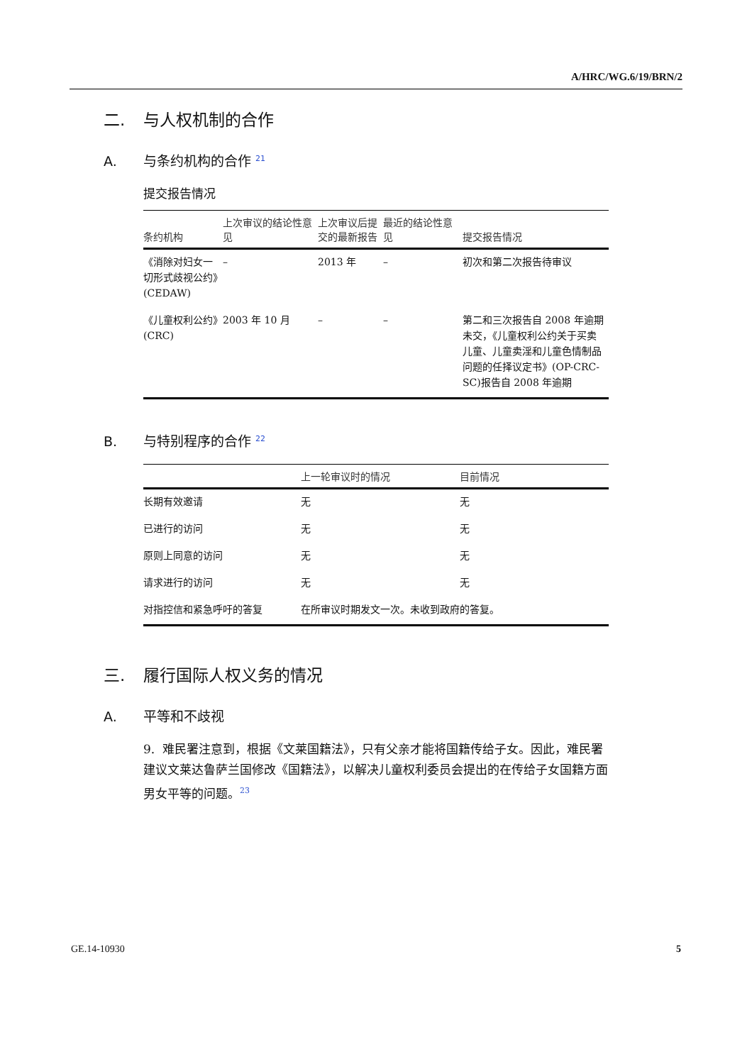A/HRC/WG.6/19/BRN/2
二. 与人权机制的合作
A. 与条约机构的合作 <sup>21</sup>
提交报告情况
| 条约机构 | 上次审议的结论性意见 | 上次审议后提交的最新报告 | 最近的结论性意见 | 提交报告情况 |
| --- | --- | --- | --- | --- |
| 《消除对妇女一切形式歧视公约》(CEDAW) | – | 2013 年 | – | 初次和第二次报告待审议 |
| 《儿童权利公约》(CRC) | 2003 年 10 月 | – | – | 第二和三次报告自 2008 年逾期未交，《儿童权利公约关于买卖儿童、儿童卖淫和儿童色情制品问题的任择议定书》(OP-CRC-SC)报告自 2008 年逾期 |
B. 与特别程序的合作 <sup>22</sup>
| | 上一轮审议时的情况 | 目前情况 |
| --- | --- | --- |
| 长期有效邀请 | 无 | 无 |
| 已进行的访问 | 无 | 无 |
| 原则上同意的访问 | 无 | 无 |
| 请求进行的访问 | 无 | 无 |
| 对指控信和紧急呼吁的答复 | 在所审议时期发文一次。未收到政府的答复。 | |
三. 履行国际人权义务的情况
A. 平等和不歧视
9. 难民署注意到，根据《文莱国籍法》，只有父亲才能将国籍传给子女。因此，难民署建议文莱达鲁萨兰国修改《国籍法》，以解决儿童权利委员会提出的在传给子女国籍方面男女平等的问题。<sup>23</sup>
GE.14-10930 5